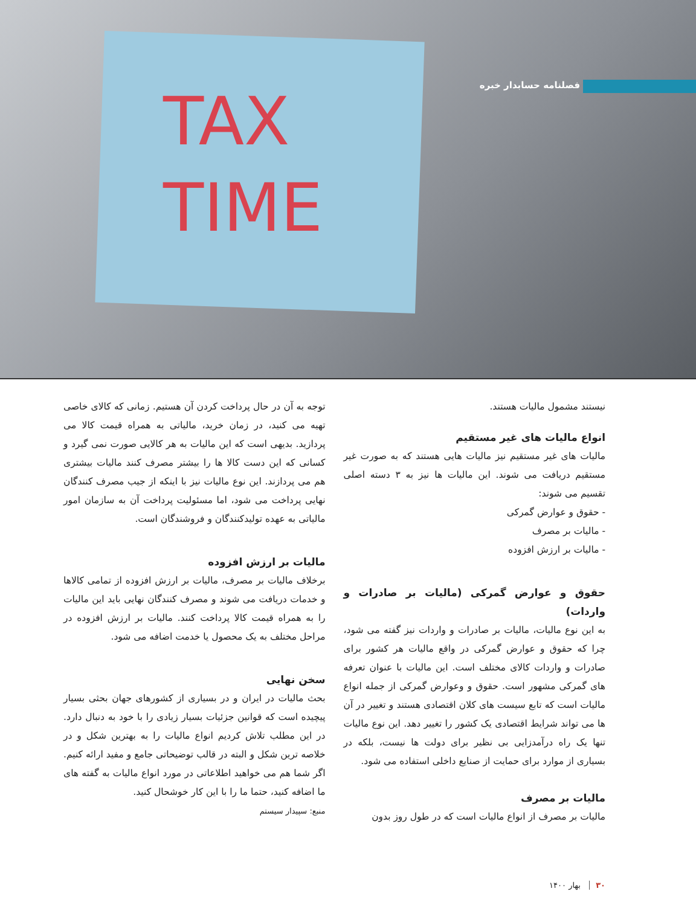TAX
TIME
فصلنامه حسابدار خبره
نیستند مشمول مالیات هستند.
انواع مالیات های غیر مستقیم
مالیات های غیر مستقیم نیز مالیات هایی هستند که به صورت غیر مستقیم دریافت می شوند. این مالیات ها نیز به ۳ دسته اصلی تقسیم می شوند:
- حقوق و عوارض گمرکی
- مالیات بر مصرف
- مالیات بر ارزش افزوده
حقوق و عوارض گمرکی (مالیات بر صادرات و واردات)
به این نوع مالیات، مالیات بر صادرات و واردات نیز گفته می شود، چرا که حقوق و عوارض گمرکی در واقع مالیات هر کشور برای صادرات و واردات کالای مختلف است. این مالیات با عنوان تعرفه های گمرکی مشهور است. حقوق و وعوارض گمرکی از جمله انواع مالیات است که تابع سیست های کلان اقتصادی هستند و تغییر در آن ها می تواند شرایط اقتصادی یک کشور را تغییر دهد. این نوع مالیات تنها یک راه درآمدزایی بی نظیر برای دولت ها نیست، بلکه در بسیاری از موارد برای حمایت از صنایع داخلی استفاده می شود.
مالیات بر مصرف
مالیات بر مصرف از انواع مالیات است که در طول روز بدون
توجه به آن در حال پرداخت کردن آن هستیم. زمانی که کالای خاصی تهیه می کنید، در زمان خرید، مالیاتی به همراه قیمت کالا می پردازید. بدیهی است که این مالیات به هر کالایی صورت نمی گیرد و کسانی که این دست کالا ها را بیشتر مصرف کنند مالیات بیشتری هم می پردازند. این نوع مالیات نیز با اینکه از جیب مصرف کنندگان نهایی پرداخت می شود، اما مسئولیت پرداخت آن به سازمان امور مالیاتی به عهده تولیدکنندگان و فروشندگان است.
مالیات بر ارزش افزوده
برخلاف مالیات بر مصرف، مالیات بر ارزش افزوده از تمامی کالاها و خدمات دریافت می شوند و مصرف کنندگان نهایی باید این مالیات را به همراه قیمت کالا پرداخت کنند. مالیات بر ارزش افزوده در مراحل مختلف به یک محصول یا خدمت اضافه می شود.
سخن نهایی
بحث مالیات در ایران و در بسیاری از کشورهای جهان بحثی بسیار پیچیده است که قوانین جزئیات بسیار زیادی را با خود به دنبال دارد. در این مطلب تلاش کردیم انواع مالیات را به بهترین شکل و در خلاصه ترین شکل و البته در قالب توضیحاتی جامع و مفید ارائه کنیم. اگر شما هم می خواهید اطلاعاتی در مورد انواع مالیات به گفته های ما اضافه کنید، حتما ما را با این کار خوشحال کنید.
منبع: سپیدار سیستم
۳۰ بهار ۱۴۰۰